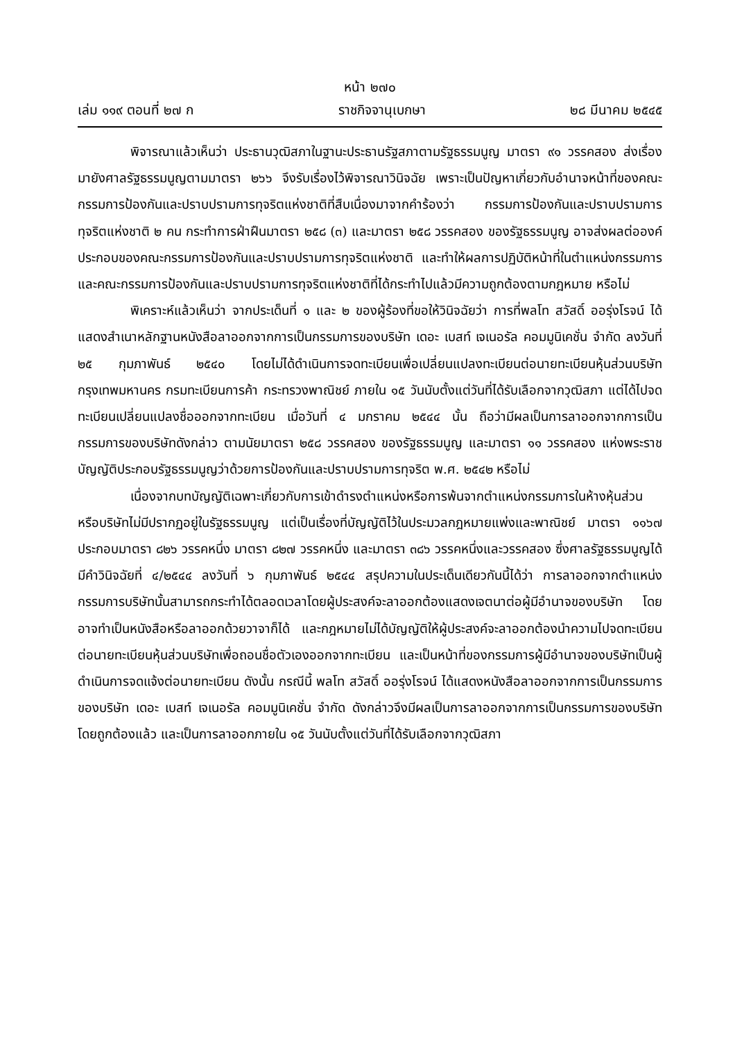หน้า ๒๗๐
เล่ม ๑๑๙ ตอนที่ ๒๗ ก ราชกิจจานุเบกษา ๒๘ มีนาคม ๒๕๔๕
พิจารณาแล้วเห็นว่า ประธานวุฒิสภาในฐานะประธานรัฐสภาตามรัฐธรรมนูญ มาตรา ๙๑ วรรคสอง ส่งเรื่องมายังศาลรัฐธรรมนูญตามมาตรา ๒๖๖ จึงรับเรื่องไว้พิจารณาวินิจฉัย เพราะเป็นปัญหาเกี่ยวกับอำนาจหน้าที่ของคณะกรรมการป้องกันและปราบปรามการทุจริตแห่งชาติที่สืบเนื่องมาจากคำร้องว่า กรรมการป้องกันและปราบปรามการทุจริตแห่งชาติ ๒ คน กระทำการฝ่าฝืนมาตรา ๒๕๘ (๓) และมาตรา ๒๕๘ วรรคสอง ของรัฐธรรมนูญ อาจส่งผลต่อองค์ประกอบของคณะกรรมการป้องกันและปราบปรามการทุจริตแห่งชาติ และทำให้ผลการปฏิบัติหน้าที่ในตำแหน่งกรรมการและคณะกรรมการป้องกันและปราบปรามการทุจริตแห่งชาติที่ได้กระทำไปแล้วมีความถูกต้องตามกฎหมาย หรือไม่
พิเคราะห์แล้วเห็นว่า จากประเด็นที่ ๑ และ ๒ ของผู้ร้องที่ขอให้วินิจฉัยว่า การที่พลโท สวัสดิ์ ออรุ่งโรจน์ ได้แสดงสำเนาหลักฐานหนังสือลาออกจากการเป็นกรรมการของบริษัท เดอะ เบสท์ เจเนอรัล คอมมูนิเคชั่น จำกัด ลงวันที่ ๒๕ กุมภาพันธ์ ๒๕๔๐ โดยไม่ได้ดำเนินการจดทะเบียนเพื่อเปลี่ยนแปลงทะเบียนต่อนายทะเบียนหุ้นส่วนบริษัทกรุงเทพมหานคร กรมทะเบียนการค้า กระทรวงพาณิชย์ ภายใน ๑๕ วันนับตั้งแต่วันที่ได้รับเลือกจากวุฒิสภา แต่ได้ไปจดทะเบียนเปลี่ยนแปลงชื่อออกจากทะเบียน เมื่อวันที่ ๔ มกราคม ๒๕๔๔ นั้น ถือว่ามีผลเป็นการลาออกจากการเป็นกรรมการของบริษัทดังกล่าว ตามนัยมาตรา ๒๕๘ วรรคสอง ของรัฐธรรมนูญ และมาตรา ๑๑ วรรคสอง แห่งพระราชบัญญัติประกอบรัฐธรรมนูญว่าด้วยการป้องกันและปราบปรามการทุจริต พ.ศ. ๒๕๔๒ หรือไม่
เนื่องจากบทบัญญัติเฉพาะเกี่ยวกับการเข้าดำรงตำแหน่งหรือการพ้นจากตำแหน่งกรรมการในห้างหุ้นส่วนหรือบริษัทไม่มีปรากฏอยู่ในรัฐธรรมนูญ แต่เป็นเรื่องที่บัญญัติไว้ในประมวลกฎหมายแพ่งและพาณิชย์ มาตรา ๑๑๖๗ ประกอบมาตรา ๘๒๖ วรรคหนึ่ง มาตรา ๘๒๗ วรรคหนึ่ง และมาตรา ๓๘๖ วรรคหนึ่งและวรรคสอง ซึ่งศาลรัฐธรรมนูญได้มีคำวินิจฉัยที่ ๔/๒๕๔๔ ลงวันที่ ๖ กุมภาพันธ์ ๒๕๔๔ สรุปความในประเด็นเดียวกันนี้ได้ว่า การลาออกจากตำแหน่งกรรมการบริษัทนั้นสามารถกระทำได้ตลอดเวลาโดยผู้ประสงค์จะลาออกต้องแสดงเจตนาต่อผู้มีอำนาจของบริษัท โดยอาจทำเป็นหนังสือหรือลาออกด้วยวาจาก็ได้ และกฎหมายไม่ได้บัญญัติให้ผู้ประสงค์จะลาออกต้องนำความไปจดทะเบียนต่อนายทะเบียนหุ้นส่วนบริษัทเพื่อถอนชื่อตัวเองออกจากทะเบียน และเป็นหน้าที่ของกรรมการผู้มีอำนาจของบริษัทเป็นผู้ดำเนินการจดแจ้งต่อนายทะเบียน ดังนั้น กรณีนี้ พลโท สวัสดิ์ ออรุ่งโรจน์ ได้แสดงหนังสือลาออกจากการเป็นกรรมการของบริษัท เดอะ เบสท์ เจเนอรัล คอมมูนิเคชั่น จำกัด ดังกล่าวจึงมีผลเป็นการลาออกจากการเป็นกรรมการของบริษัทโดยถูกต้องแล้ว และเป็นการลาออกภายใน ๑๕ วันนับตั้งแต่วันที่ได้รับเลือกจากวุฒิสภา